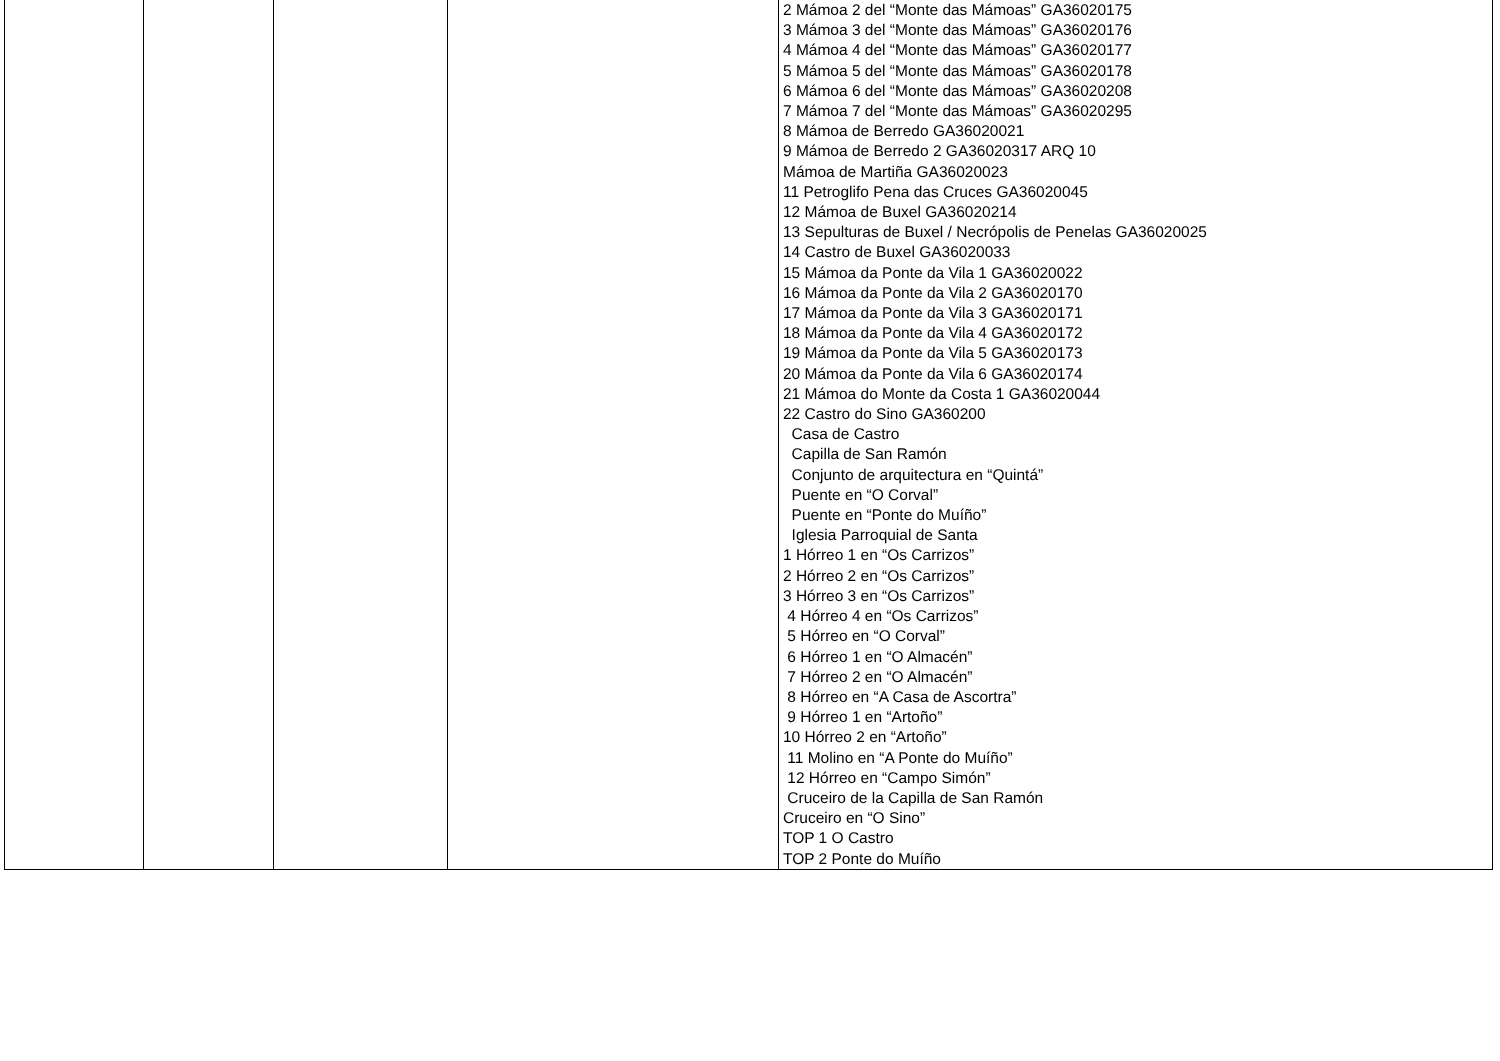| | | | | 2 Mámoa 2 del “Monte das Mámoas” GA36020175 3 Mámoa 3 del “Monte das Mámoas” GA36020176 4 Mámoa 4 del “Monte das Mámoas” GA36020177 5 Mámoa 5 del “Monte das Mámoas” GA36020178 6 Mámoa 6 del “Monte das Mámoas” GA36020208 7 Mámoa 7 del “Monte das Mámoas” GA36020295 8 Mámoa de Berredo GA36020021 9 Mámoa de Berredo 2 GA36020317 ARQ 10 Mámoa de Martiña GA36020023 11 Petroglifo Pena das Cruces GA36020045 12 Mámoa de Buxel GA36020214 13 Sepulturas de Buxel / Necrópolis de Penelas GA36020025 14 Castro de Buxel GA36020033 15 Mámoa da Ponte da Vila 1 GA36020022 16 Mámoa da Ponte da Vila 2 GA36020170 17 Mámoa da Ponte da Vila 3 GA36020171 18 Mámoa da Ponte da Vila 4 GA36020172 19 Mámoa da Ponte da Vila 5 GA36020173 20 Mámoa da Ponte da Vila 6 GA36020174 21 Mámoa do Monte da Costa 1 GA36020044 22 Castro do Sino GA360200 Casa de Castro Capilla de San Ramón Conjunto de arquitectura en “Quintá” Puente en “O Corval” Puente en “Ponte do Muíño” Iglesia Parroquial de Santa 1 Hórreo 1 en “Os Carrizos” 2 Hórreo 2 en “Os Carrizos” 3 Hórreo 3 en “Os Carrizos” 4 Hórreo 4 en “Os Carrizos” 5 Hórreo en “O Corval” 6 Hórreo 1 en “O Almacén” 7 Hórreo 2 en “O Almacén” 8 Hórreo en “A Casa de Ascortra” 9 Hórreo 1 en “Artoño” 10 Hórreo 2 en “Artoño” 11 Molino en “A Ponte do Muíño” 12 Hórreo en “Campo Simón” Cruceiro de la Capilla de San Ramón Cruceiro en “O Sino” TOP 1 O Castro TOP 2 Ponte do Muíño |